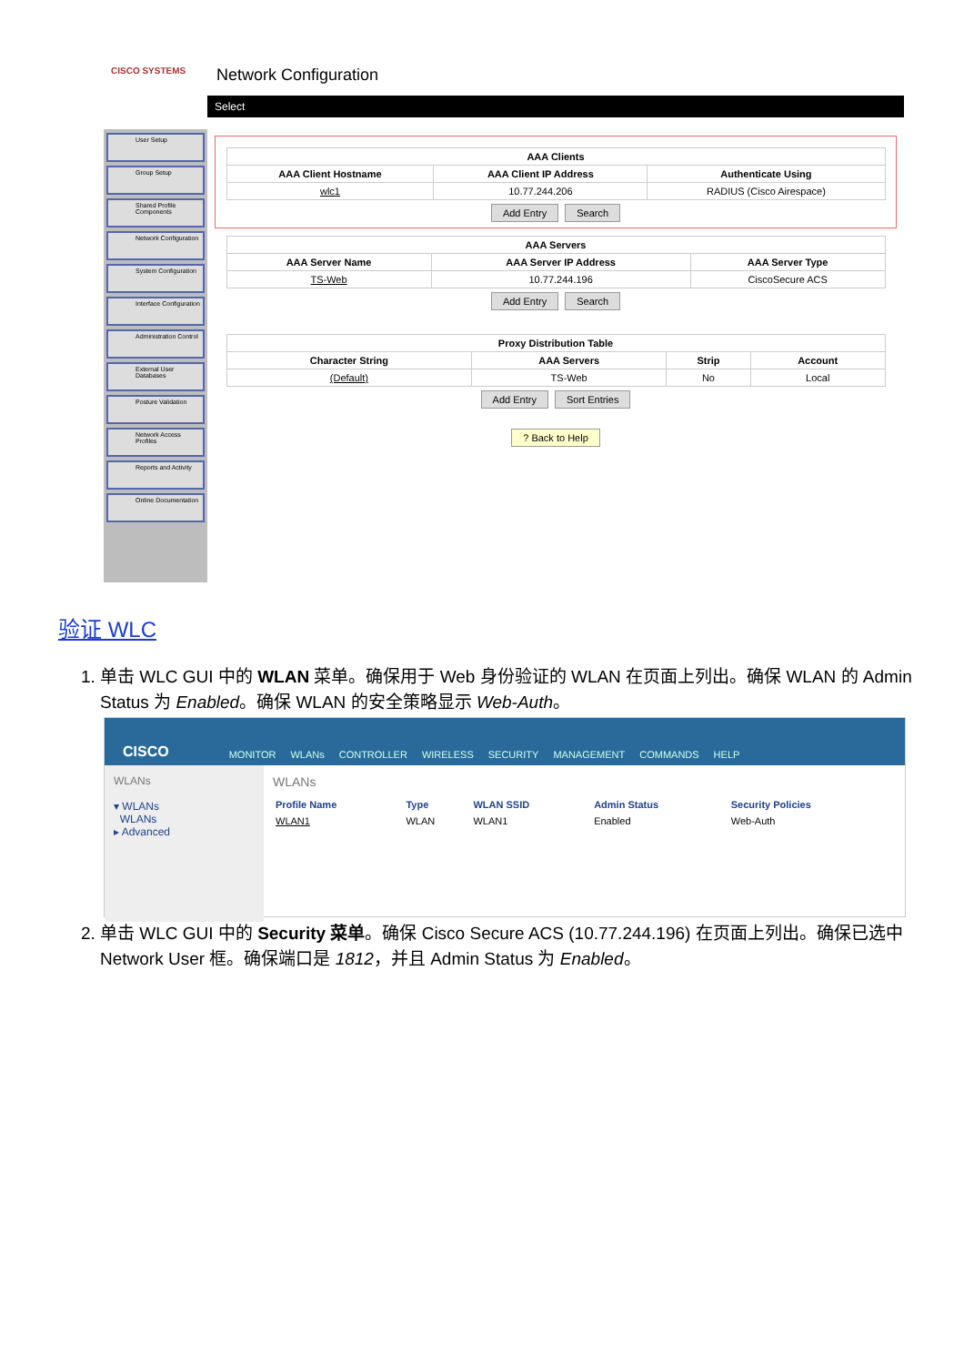CISCO SYSTEMS
User Setup
Group Setup
Shared Profile Components
Network Configuration
System Configuration
Interface Configuration
Administration Control
External User Databases
Posture Validation
Network Access Profiles
Reports and Activity
Online Documentation
Network Configuration
Select
| AAA Clients | | |
| --- | --- | --- |
| AAA Client Hostname | AAA Client IP Address | Authenticate Using |
| wlc1 | 10.77.244.206 | RADIUS (Cisco Airespace) |
Add Entry Search
| AAA Servers | | |
| --- | --- | --- |
| AAA Server Name | AAA Server IP Address | AAA Server Type |
| TS-Web | 10.77.244.196 | CiscoSecure ACS |
Add Entry Search
| Proxy Distribution Table | | | |
| --- | --- | --- | --- |
| Character String | AAA Servers | Strip | Account |
| (Default) | TS-Web | No | Local |
Add Entry Sort Entries
? Back to Help
验证 WLC
1. 单击 WLC GUI 中的 WLAN 菜单。确保用于 Web 身份验证的 WLAN 在页面上列出。确保 WLAN 的 Admin Status 为 Enabled。确保 WLAN 的安全策略显示 Web-Auth。
CISCO MONITOR WLANs CONTROLLER WIRELESS SECURITY MANAGEMENT COMMANDS HELP
WLANs
▾ WLANs
WLANs
▸ Advanced
WLANs
| Profile Name | Type | WLAN SSID | Admin Status | Security Policies |
| --- | --- | --- | --- | --- |
| WLAN1 | WLAN | WLAN1 | Enabled | Web-Auth |
2. 单击 WLC GUI 中的 Security 菜单。确保 Cisco Secure ACS (10.77.244.196) 在页面上列出。确保已选中 Network User 框。确保端口是 1812，并且 Admin Status 为 Enabled。